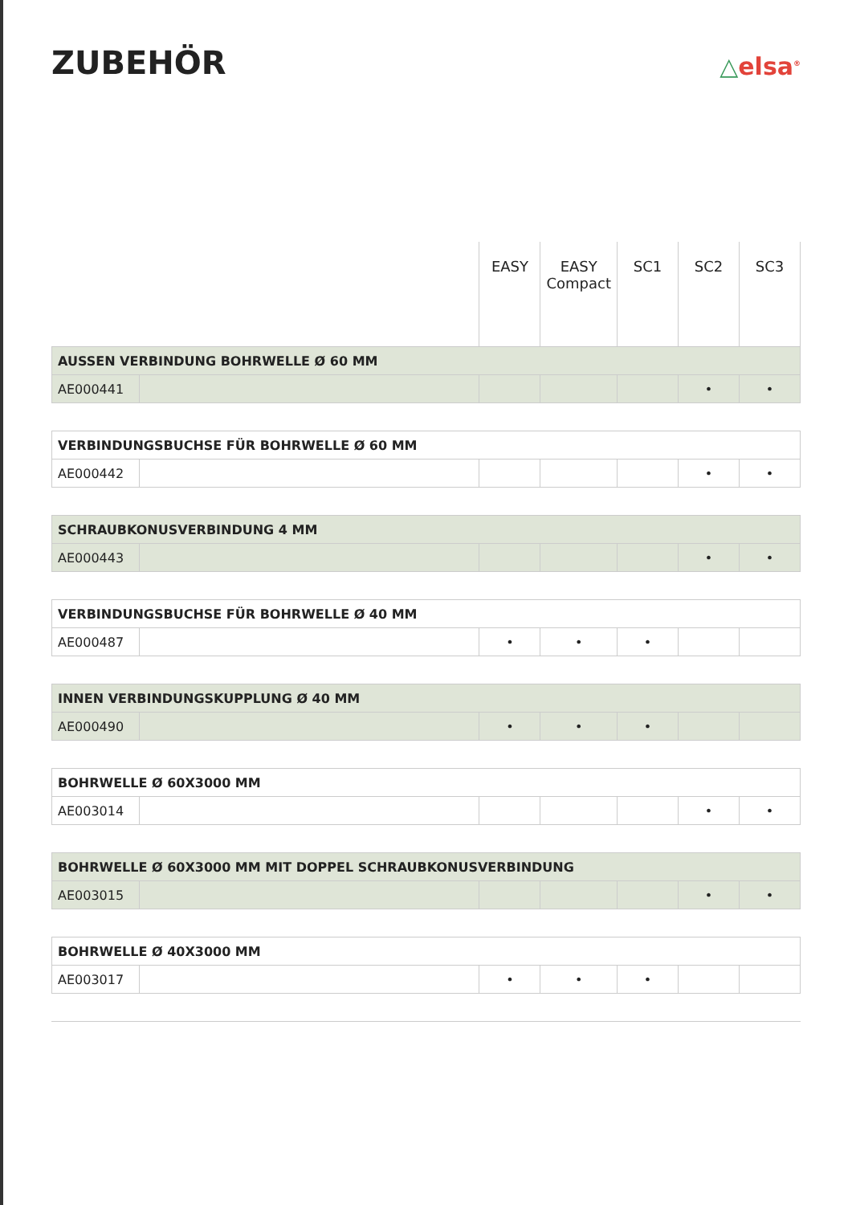ZUBEHÖR
△elsa<sup>®</sup>
| | | EASY | EASY Compact | SC1 | SC2 | SC3 |
| --- | --- | --- | --- | --- | --- | --- |
| AUSSEN VERBINDUNG BOHRWELLE Ø 60 MM | | | | | | |
| AE000441 | | | | | • | • |
| VERBINDUNGSBUCHSE FÜR BOHRWELLE Ø 60 MM | | | | | | |
| AE000442 | | | | | • | • |
| SCHRAUBKONUSVERBINDUNG 4 MM | | | | | | |
| AE000443 | | | | | • | • |
| VERBINDUNGSBUCHSE FÜR BOHRWELLE Ø 40 MM | | | | | | |
| AE000487 | | • | • | • | | |
| INNEN VERBINDUNGSKUPPLUNG Ø 40 MM | | | | | | |
| AE000490 | | • | • | • | | |
| BOHRWELLE Ø 60X3000 MM | | | | | | |
| AE003014 | | | | | • | • |
| BOHRWELLE Ø 60X3000 MM MIT DOPPEL SCHRAUBKONUSVERBINDUNG | | | | | | |
| AE003015 | | | | | • | • |
| BOHRWELLE Ø 40X3000 MM | | | | | | |
| AE003017 | | • | • | • | | |